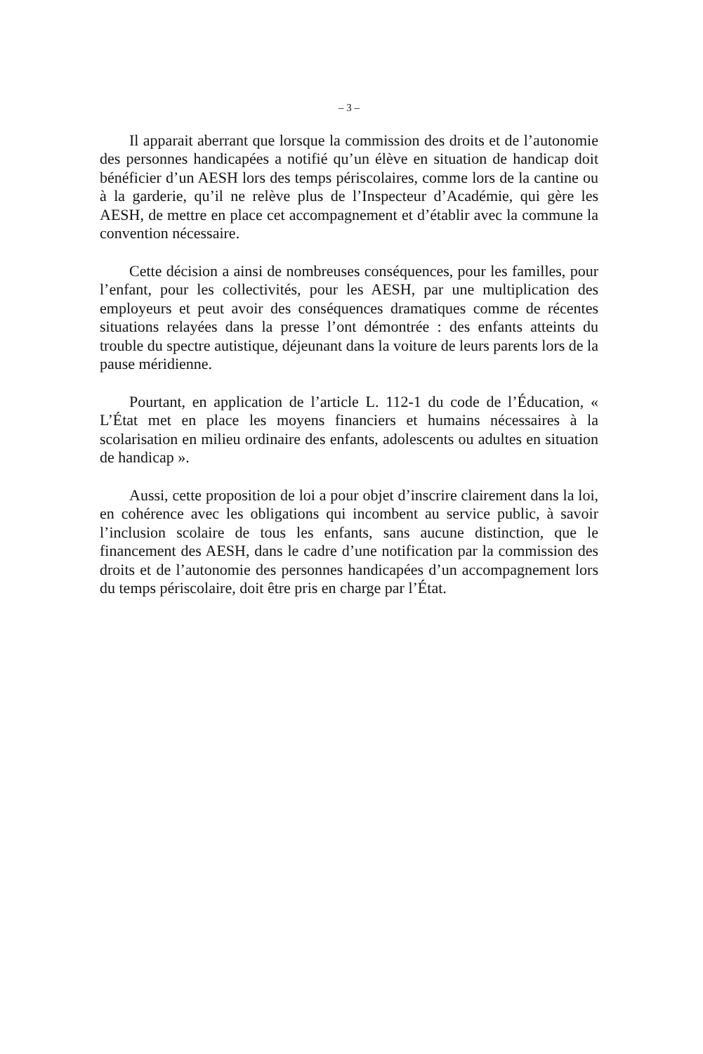– 3 –
Il apparait aberrant que lorsque la commission des droits et de l’autonomie des personnes handicapées a notifié qu’un élève en situation de handicap doit bénéficier d’un AESH lors des temps périscolaires, comme lors de la cantine ou à la garderie, qu’il ne relève plus de l’Inspecteur d’Académie, qui gère les AESH, de mettre en place cet accompagnement et d’établir avec la commune la convention nécessaire.
Cette décision a ainsi de nombreuses conséquences, pour les familles, pour l’enfant, pour les collectivités, pour les AESH, par une multiplication des employeurs et peut avoir des conséquences dramatiques comme de récentes situations relayées dans la presse l’ont démontrée : des enfants atteints du trouble du spectre autistique, déjeunant dans la voiture de leurs parents lors de la pause méridienne.
Pourtant, en application de l’article L. 112-1 du code de l’Éducation, « L’État met en place les moyens financiers et humains nécessaires à la scolarisation en milieu ordinaire des enfants, adolescents ou adultes en situation de handicap ».
Aussi, cette proposition de loi a pour objet d’inscrire clairement dans la loi, en cohérence avec les obligations qui incombent au service public, à savoir l’inclusion scolaire de tous les enfants, sans aucune distinction, que le financement des AESH, dans le cadre d’une notification par la commission des droits et de l’autonomie des personnes handicapées d’un accompagnement lors du temps périscolaire, doit être pris en charge par l’État.